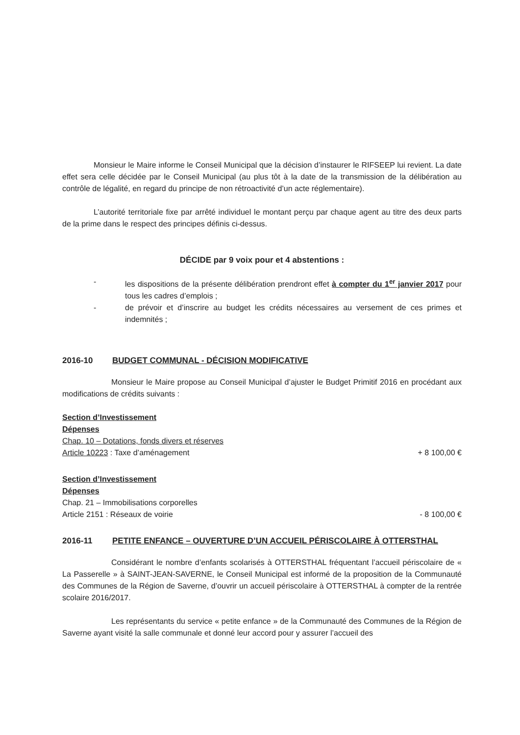Monsieur le Maire informe le Conseil Municipal que la décision d’instaurer le RIFSEEP lui revient. La date effet sera celle décidée par le Conseil Municipal (au plus tôt à la date de la transmission de la délibération au contrôle de légalité, en regard du principe de non rétroactivité d’un acte réglementaire).
L’autorité territoriale fixe par arrêté individuel le montant perçu par chaque agent au titre des deux parts de la prime dans le respect des principes définis ci-dessus.
DÉCIDE par 9 voix pour et 4 abstentions :
- les dispositions de la présente délibération prendront effet à compter du 1<sup>er</sup> janvier 2017 pour tous les cadres d’emplois ;
- de prévoir et d’inscrire au budget les crédits nécessaires au versement de ces primes et indemnités ;
2016-10 BUDGET COMMUNAL - DÉCISION MODIFICATIVE
Monsieur le Maire propose au Conseil Municipal d’ajuster le Budget Primitif 2016 en procédant aux modifications de crédits suivants :
Section d’Investissement
Dépenses
Chap. 10 – Dotations, fonds divers et réserves
Article 10223 : Taxe d’aménagement + 8 100,00 €
Section d’Investissement
Dépenses
Chap. 21 – Immobilisations corporelles
Article 2151 : Réseaux de voirie - 8 100,00 €
2016-11 PETITE ENFANCE – OUVERTURE D’UN ACCUEIL PÉRISCOLAIRE À OTTERSTHAL
Considérant le nombre d’enfants scolarisés à OTTERSTHAL fréquentant l’accueil périscolaire de « La Passerelle » à SAINT-JEAN-SAVERNE, le Conseil Municipal est informé de la proposition de la Communauté des Communes de la Région de Saverne, d’ouvrir un accueil périscolaire à OTTERSTHAL à compter de la rentrée scolaire 2016/2017.
Les représentants du service « petite enfance » de la Communauté des Communes de la Région de Saverne ayant visité la salle communale et donné leur accord pour y assurer l’accueil des